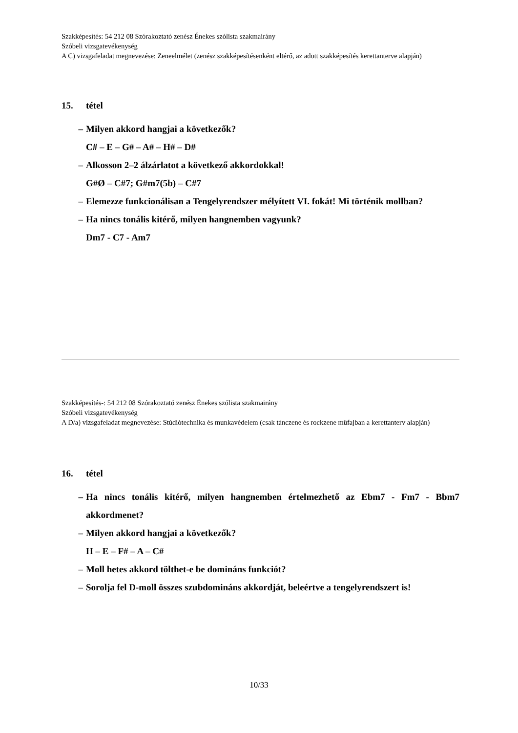Szakképesítés: 54 212 08 Szórakoztató zenész Énekes szólista szakmairány
Szóbeli vizsgatevékenység
A C) vizsgafeladat megnevezése: Zeneelmélet (zenész szakképesítésenként eltérő, az adott szakképesítés kerettanterve alapján)
15. tétel
– Milyen akkord hangjai a következők?
C# – E – G# – A# – H# – D#
– Alkosson 2–2 álzárlatot a következő akkordokkal!
G#Ø – C#7; G#m7(5b) – C#7
– Elemezze funkcionálisan a Tengelyrendszer mélyített VI. fokát! Mi történik mollban?
– Ha nincs tonális kitérő, milyen hangnemben vagyunk?
Dm7 - C7 - Am7
Szakképesítés-: 54 212 08 Szórakoztató zenész Énekes szólista szakmairány
Szóbeli vizsgatevékenység
A D/a) vizsgafeladat megnevezése: Stúdiótechnika és munkavédelem (csak tánczene és rockzene műfajban a kerettanterv alapján)
16. tétel
– Ha nincs tonális kitérő, milyen hangnemben értelmezhető az Ebm7 - Fm7 - Bbm7 akkordmenet?
– Milyen akkord hangjai a következők?
H – E – F# – A – C#
– Moll hetes akkord tölthet-e be domináns funkciót?
– Sorolja fel D-moll összes szubdomináns akkordját, beleértve a tengelyrendszert is!
10/33